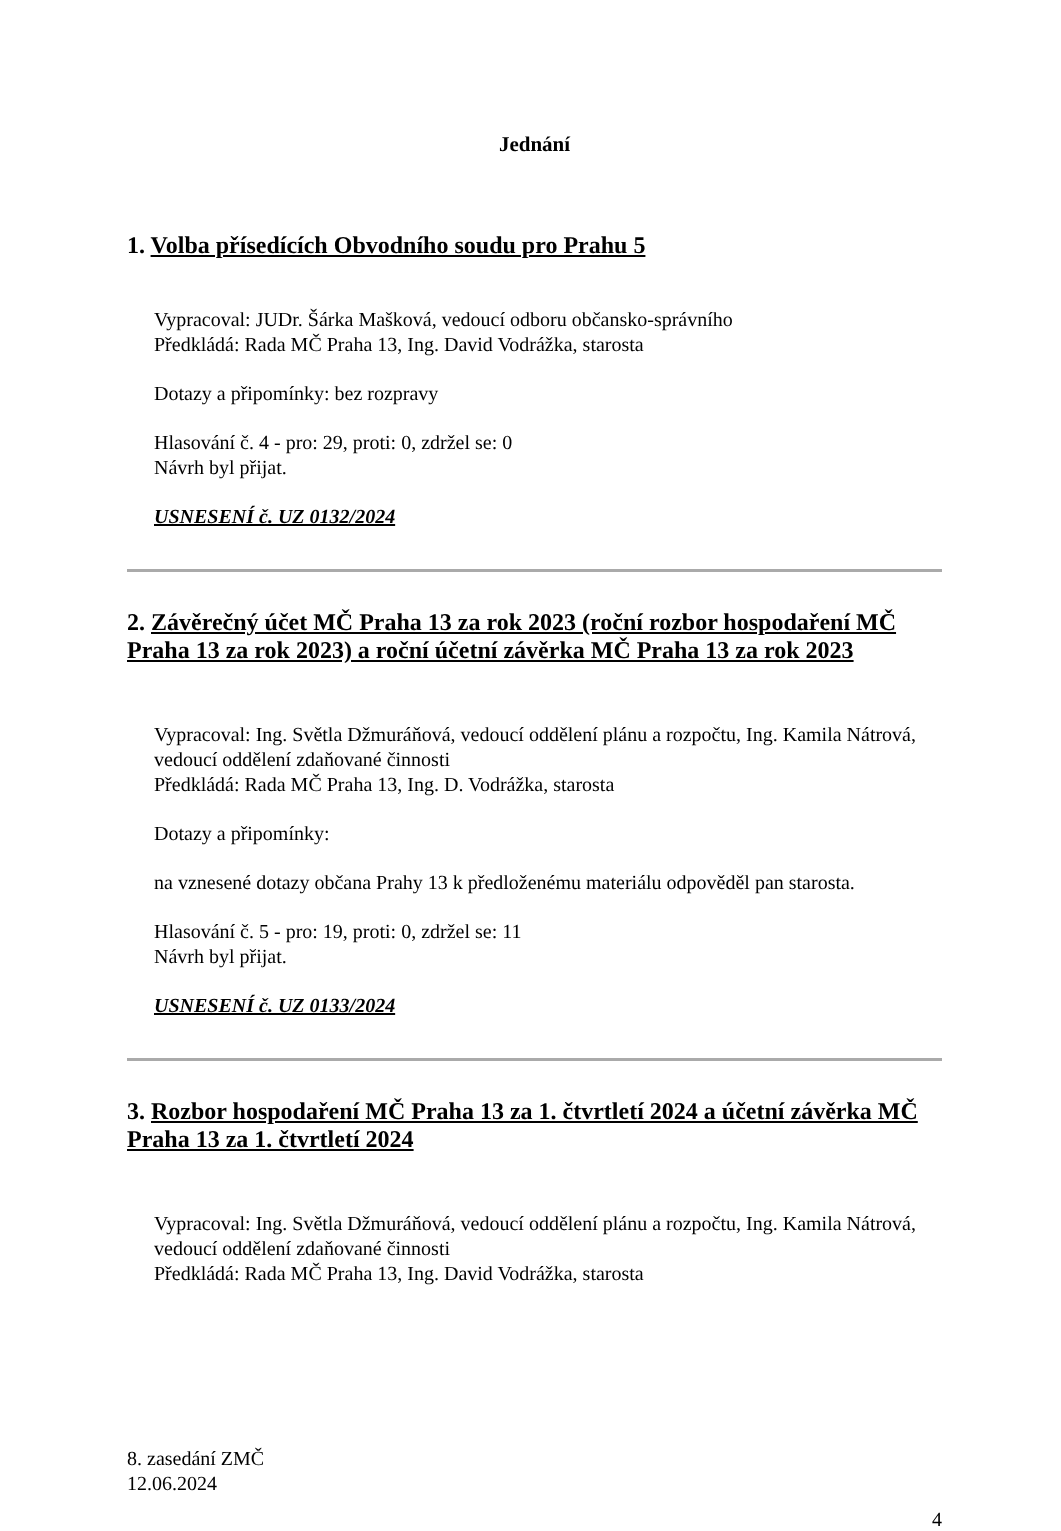Jednání
1. Volba přísedících Obvodního soudu pro Prahu 5
Vypracoval: JUDr. Šárka Mašková, vedoucí odboru občansko-správního
Předkládá: Rada MČ Praha 13, Ing. David Vodrážka, starosta
Dotazy a připomínky: bez rozpravy
Hlasování č. 4 - pro: 29, proti: 0, zdržel se: 0
Návrh byl přijat.
USNESENÍ č. UZ 0132/2024
2. Závěrečný účet MČ Praha 13 za rok 2023 (roční rozbor hospodaření MČ Praha 13 za rok 2023) a roční účetní závěrka MČ Praha 13 za rok 2023
Vypracoval: Ing. Světla Džmuráňová, vedoucí oddělení plánu a rozpočtu, Ing. Kamila Nátrová, vedoucí oddělení zdaňované činnosti
Předkládá: Rada MČ Praha 13, Ing. D. Vodrážka, starosta
Dotazy a připomínky:
na vznesené dotazy občana Prahy 13 k předloženému materiálu odpověděl pan starosta.
Hlasování č. 5 - pro: 19, proti: 0, zdržel se: 11
Návrh byl přijat.
USNESENÍ č. UZ 0133/2024
3. Rozbor hospodaření MČ Praha 13 za 1. čtvrtletí 2024 a účetní závěrka MČ Praha 13 za 1. čtvrtletí 2024
Vypracoval: Ing. Světla Džmuráňová, vedoucí oddělení plánu a rozpočtu, Ing. Kamila Nátrová, vedoucí oddělení zdaňované činnosti
Předkládá: Rada MČ Praha 13, Ing. David Vodrážka, starosta
8. zasedání ZMČ
12.06.2024
4